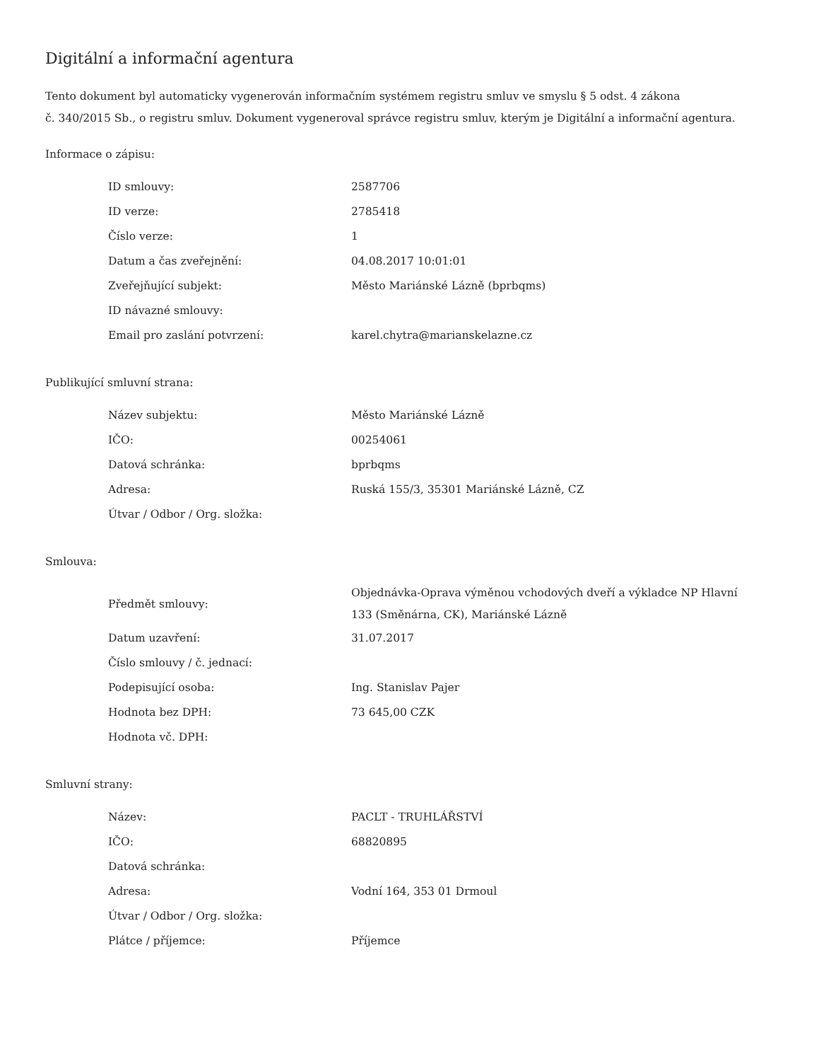Digitální a informační agentura
Tento dokument byl automaticky vygenerován informačním systémem registru smluv ve smyslu § 5 odst. 4 zákona
č. 340/2015 Sb., o registru smluv. Dokument vygeneroval správce registru smluv, kterým je Digitální a informační agentura.
Informace o zápisu:
| ID smlouvy: | 2587706 |
| ID verze: | 2785418 |
| Číslo verze: | 1 |
| Datum a čas zveřejnění: | 04.08.2017 10:01:01 |
| Zveřejňující subjekt: | Město Mariánské Lázně (bprbqms) |
| ID návazné smlouvy: | |
| Email pro zaslání potvrzení: | karel.chytra@marianskelazne.cz |
Publikující smluvní strana:
| Název subjektu: | Město Mariánské Lázně |
| IČO: | 00254061 |
| Datová schránka: | bprbqms |
| Adresa: | Ruská 155/3, 35301 Mariánské Lázně, CZ |
| Útvar / Odbor / Org. složka: | |
Smlouva:
| Předmět smlouvy: | Objednávka-Oprava výměnou vchodových dveří a výkladce NP Hlavní 133 (Směnárna, CK), Mariánské Lázně |
| Datum uzavření: | 31.07.2017 |
| Číslo smlouvy / č. jednací: | |
| Podepisující osoba: | Ing. Stanislav Pajer |
| Hodnota bez DPH: | 73 645,00 CZK |
| Hodnota vč. DPH: | |
Smluvní strany:
| Název: | PACLT - TRUHLÁŘSTVÍ |
| IČO: | 68820895 |
| Datová schránka: | |
| Adresa: | Vodní 164, 353 01 Drmoul |
| Útvar / Odbor / Org. složka: | |
| Plátce / příjemce: | Příjemce |